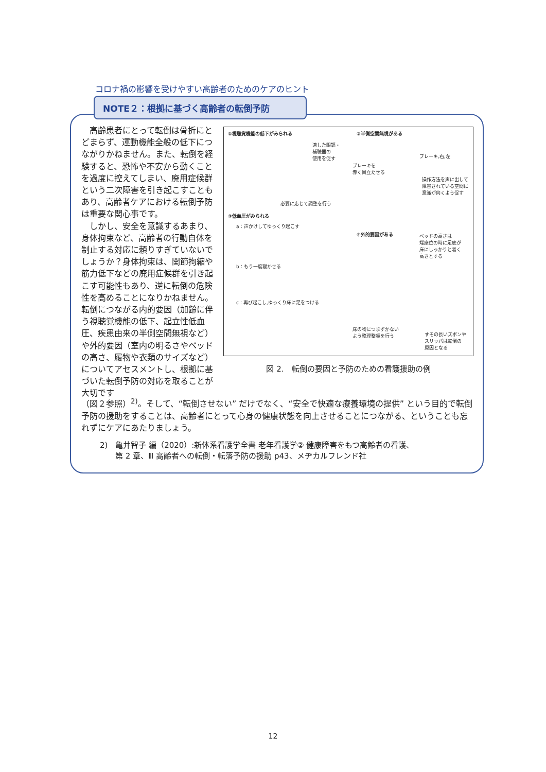コロナ禍の影響を受けやすい高齢者のためのケアのヒント
NOTE２：根拠に基づく高齢者の転倒予防
　高齢患者にとって転倒は骨折にとどまらず、運動機能全般の低下につながりかねません。また、転倒を経験すると、恐怖や不安から動くことを過度に控えてしまい、廃用症候群という二次障害を引き起こすこともあり、高齢者ケアにおける転倒予防は重要な関心事です。
　しかし、安全を意識するあまり、身体拘束など、高齢者の行動自体を制止する対応に頼りすぎていないでしょうか？身体拘束は、関節拘縮や筋力低下などの廃用症候群を引き起こす可能性もあり、逆に転倒の危険性を高めることになりかねません。転倒につながる内的要因（加齢に伴う視聴覚機能の低下、起立性低血圧、疾患由来の半側空間無視など）や外的要因（室内の明るさやベッドの高さ、履物や衣類のサイズなど）についてアセスメントし、根拠に基づいた転倒予防の対応を取ることが大切です
①視聴覚機能の低下がみられる ②半側空間無視がある
適した眼鏡・
補聴器の
使用を促す
ブレーキ,右,左
ブレーキを
赤く目立たせる
操作方法を声に出して
障害されている空間に
意識が向くよう促す
必要に応じて調整を行う
③低血圧がみられる
a：声かけしてゆっくり起こす
④外的要因がある
ベッドの高さは
端座位の時に足底が
床にしっかりと着く
高さとする
b：もう一度寝かせる
c：再び起こし,ゆっくり床に足をつける
床の物につまずかない
よう整理整頓を行う
すその長いズボンや
スリッパは転倒の
原因となる
図 2.　転倒の要因と予防のための看護援助の例
（図２参照）<sup>2)</sup>。そして、“転倒させない” だけでなく、“安全で快適な療養環境の提供” という目的で転倒予防の援助をすることは、高齢者にとって心身の健康状態を向上させることにつながる、ということも忘れずにケアにあたりましょう。
2)　亀井智子 編（2020）:新体系看護学全書 老年看護学② 健康障害をもつ高齢者の看護、
　　第 2 章、Ⅲ 高齢者への転倒・転落予防の援助 p43、メヂカルフレンド社
12